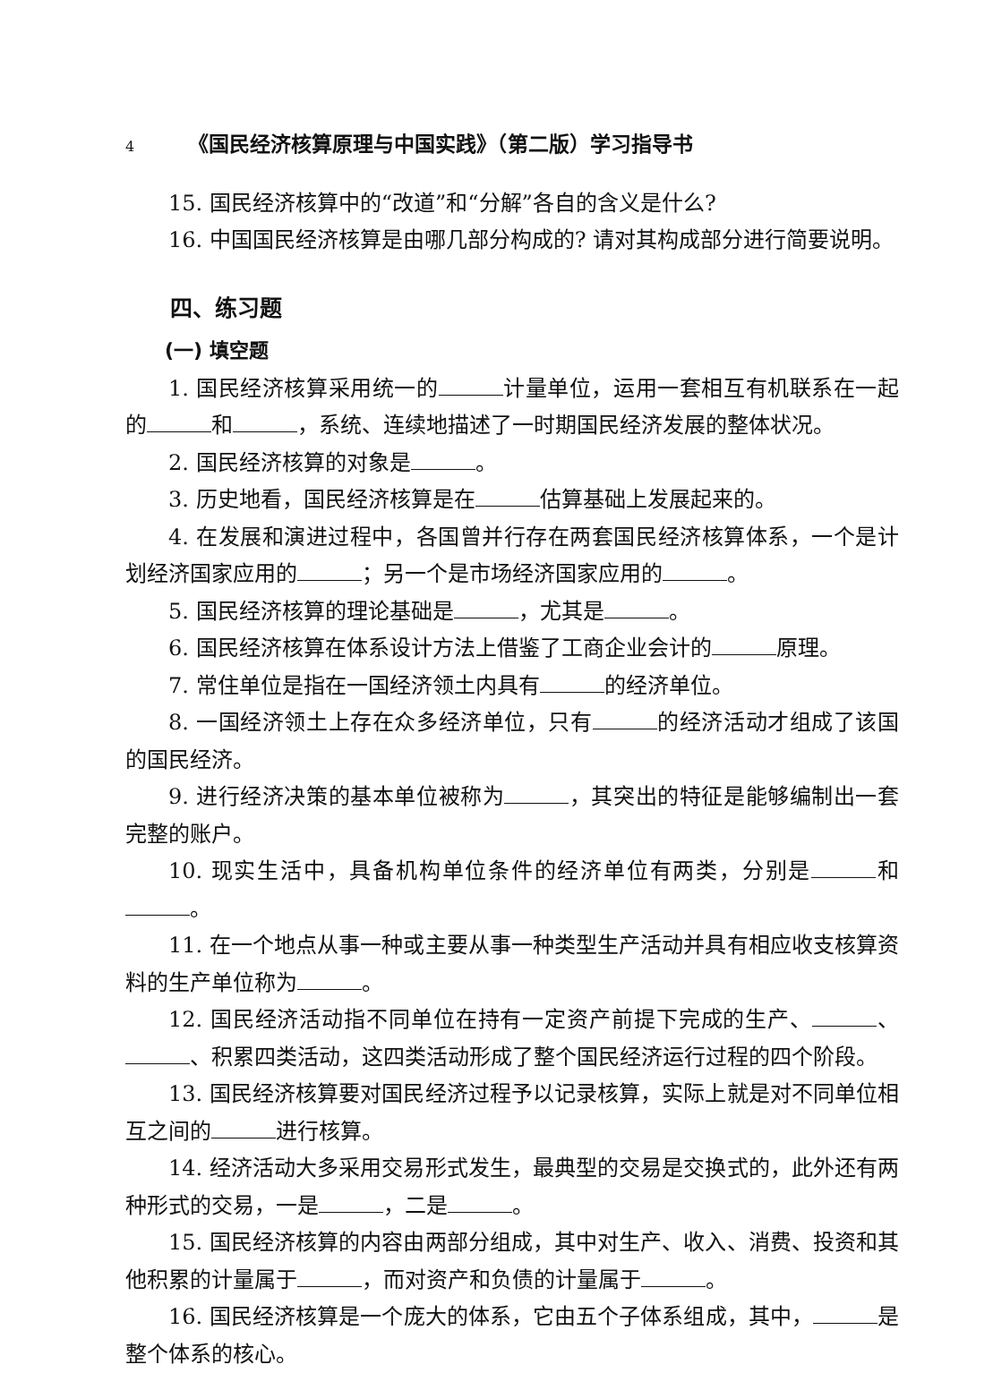4 《国民经济核算原理与中国实践》（第二版）学习指导书
15. 国民经济核算中的“改道”和“分解”各自的含义是什么?
16. 中国国民经济核算是由哪几部分构成的? 请对其构成部分进行简要说明。
四、练习题
(一) 填空题
1. 国民经济核算采用统一的 计量单位，运用一套相互有机联系在一起的 和 ，系统、连续地描述了一时期国民经济发展的整体状况。
2. 国民经济核算的对象是 。
3. 历史地看，国民经济核算是在 估算基础上发展起来的。
4. 在发展和演进过程中，各国曾并行存在两套国民经济核算体系，一个是计划经济国家应用的 ；另一个是市场经济国家应用的 。
5. 国民经济核算的理论基础是 ，尤其是 。
6. 国民经济核算在体系设计方法上借鉴了工商企业会计的 原理。
7. 常住单位是指在一国经济领土内具有 的经济单位。
8. 一国经济领土上存在众多经济单位，只有 的经济活动才组成了该国的国民经济。
9. 进行经济决策的基本单位被称为 ，其突出的特征是能够编制出一套完整的账户。
10. 现实生活中，具备机构单位条件的经济单位有两类，分别是 和 。
11. 在一个地点从事一种或主要从事一种类型生产活动并具有相应收支核算资料的生产单位称为 。
12. 国民经济活动指不同单位在持有一定资产前提下完成的生产、 、 、积累四类活动，这四类活动形成了整个国民经济运行过程的四个阶段。
13. 国民经济核算要对国民经济过程予以记录核算，实际上就是对不同单位相互之间的 进行核算。
14. 经济活动大多采用交易形式发生，最典型的交易是交换式的，此外还有两种形式的交易，一是 ，二是 。
15. 国民经济核算的内容由两部分组成，其中对生产、收入、消费、投资和其他积累的计量属于 ，而对资产和负债的计量属于 。
16. 国民经济核算是一个庞大的体系，它由五个子体系组成，其中， 是整个体系的核心。